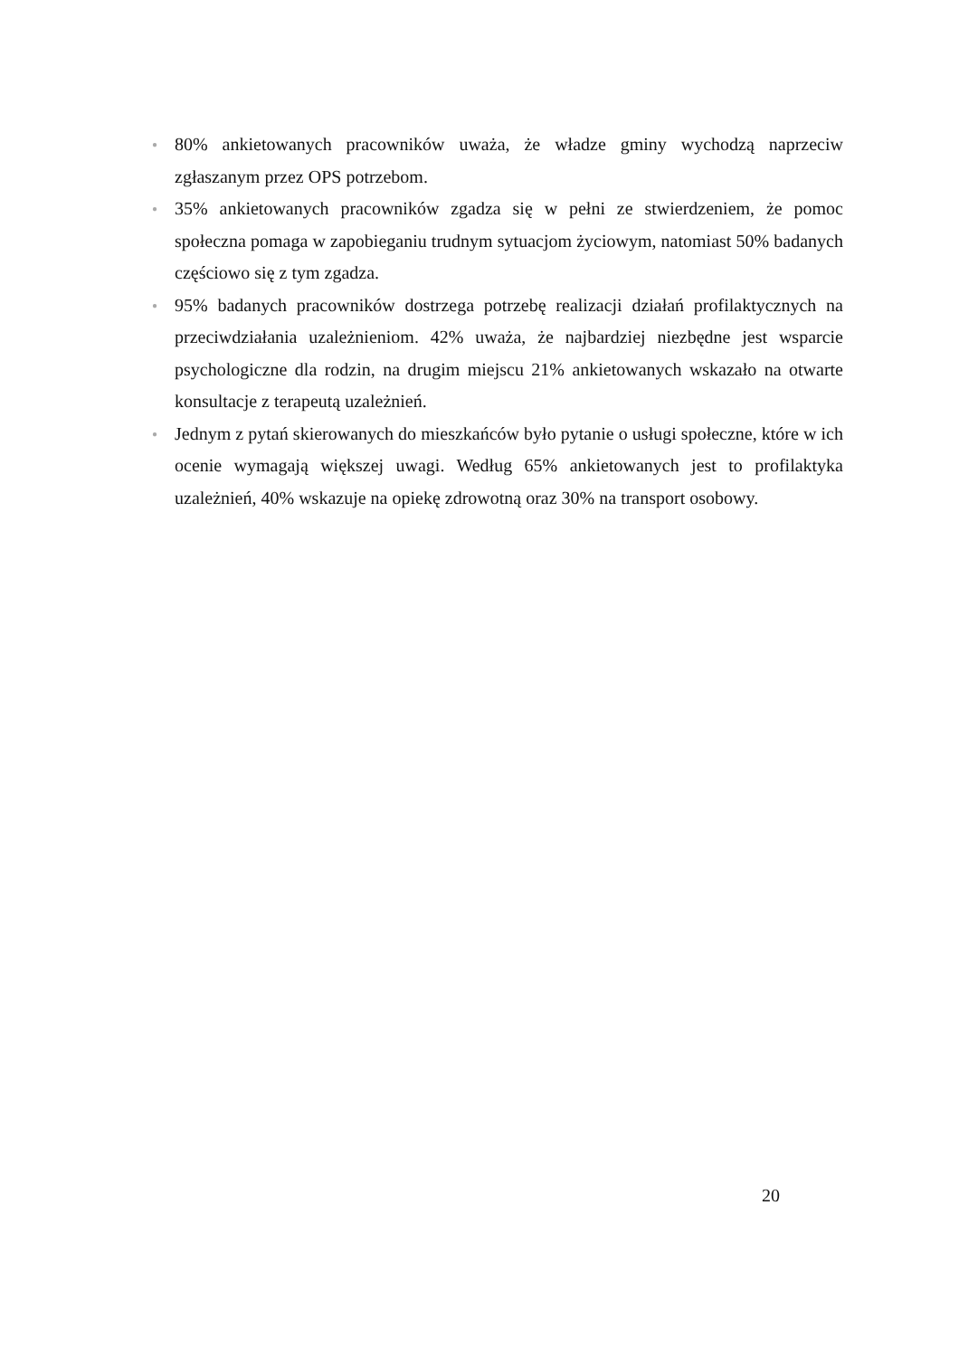● 80% ankietowanych pracowników uważa, że władze gminy wychodzą naprzeciw zgłaszanym przez OPS potrzebom.
● 35% ankietowanych pracowników zgadza się w pełni ze stwierdzeniem, że pomoc społeczna pomaga w zapobieganiu trudnym sytuacjom życiowym, natomiast 50% badanych częściowo się z tym zgadza.
● 95% badanych pracowników dostrzega potrzebę realizacji działań profilaktycznych na przeciwdziałania uzależnieniom. 42% uważa, że najbardziej niezbędne jest wsparcie psychologiczne dla rodzin, na drugim miejscu 21% ankietowanych wskazało na otwarte konsultacje z terapeutą uzależnień.
● Jednym z pytań skierowanych do mieszkańców było pytanie o usługi społeczne, które w ich ocenie wymagają większej uwagi. Według 65% ankietowanych jest to profilaktyka uzależnień, 40% wskazuje na opiekę zdrowotną oraz 30% na transport osobowy.
20